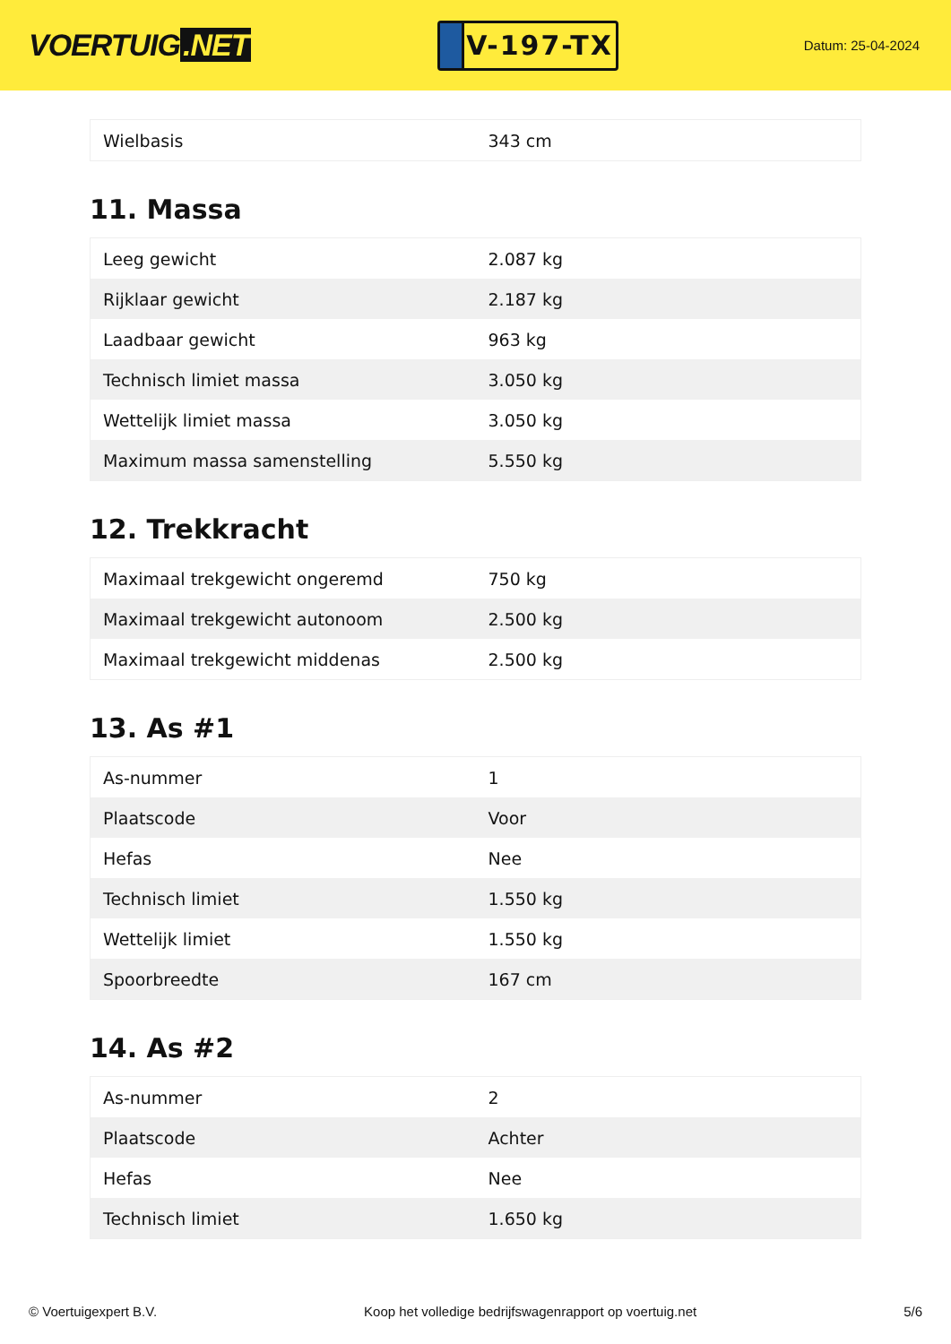VOERTUIG.NET
V-197-TX
Datum: 25-04-2024
| Wielbasis | 343 cm |
11. Massa
| Leeg gewicht | 2.087 kg |
| Rijklaar gewicht | 2.187 kg |
| Laadbaar gewicht | 963 kg |
| Technisch limiet massa | 3.050 kg |
| Wettelijk limiet massa | 3.050 kg |
| Maximum massa samenstelling | 5.550 kg |
12. Trekkracht
| Maximaal trekgewicht ongeremd | 750 kg |
| Maximaal trekgewicht autonoom | 2.500 kg |
| Maximaal trekgewicht middenas | 2.500 kg |
13. As #1
| As-nummer | 1 |
| Plaatscode | Voor |
| Hefas | Nee |
| Technisch limiet | 1.550 kg |
| Wettelijk limiet | 1.550 kg |
| Spoorbreedte | 167 cm |
14. As #2
| As-nummer | 2 |
| Plaatscode | Achter |
| Hefas | Nee |
| Technisch limiet | 1.650 kg |
© Voertuigexpert B.V. Koop het volledige bedrijfswagenrapport op voertuig.net 5/6